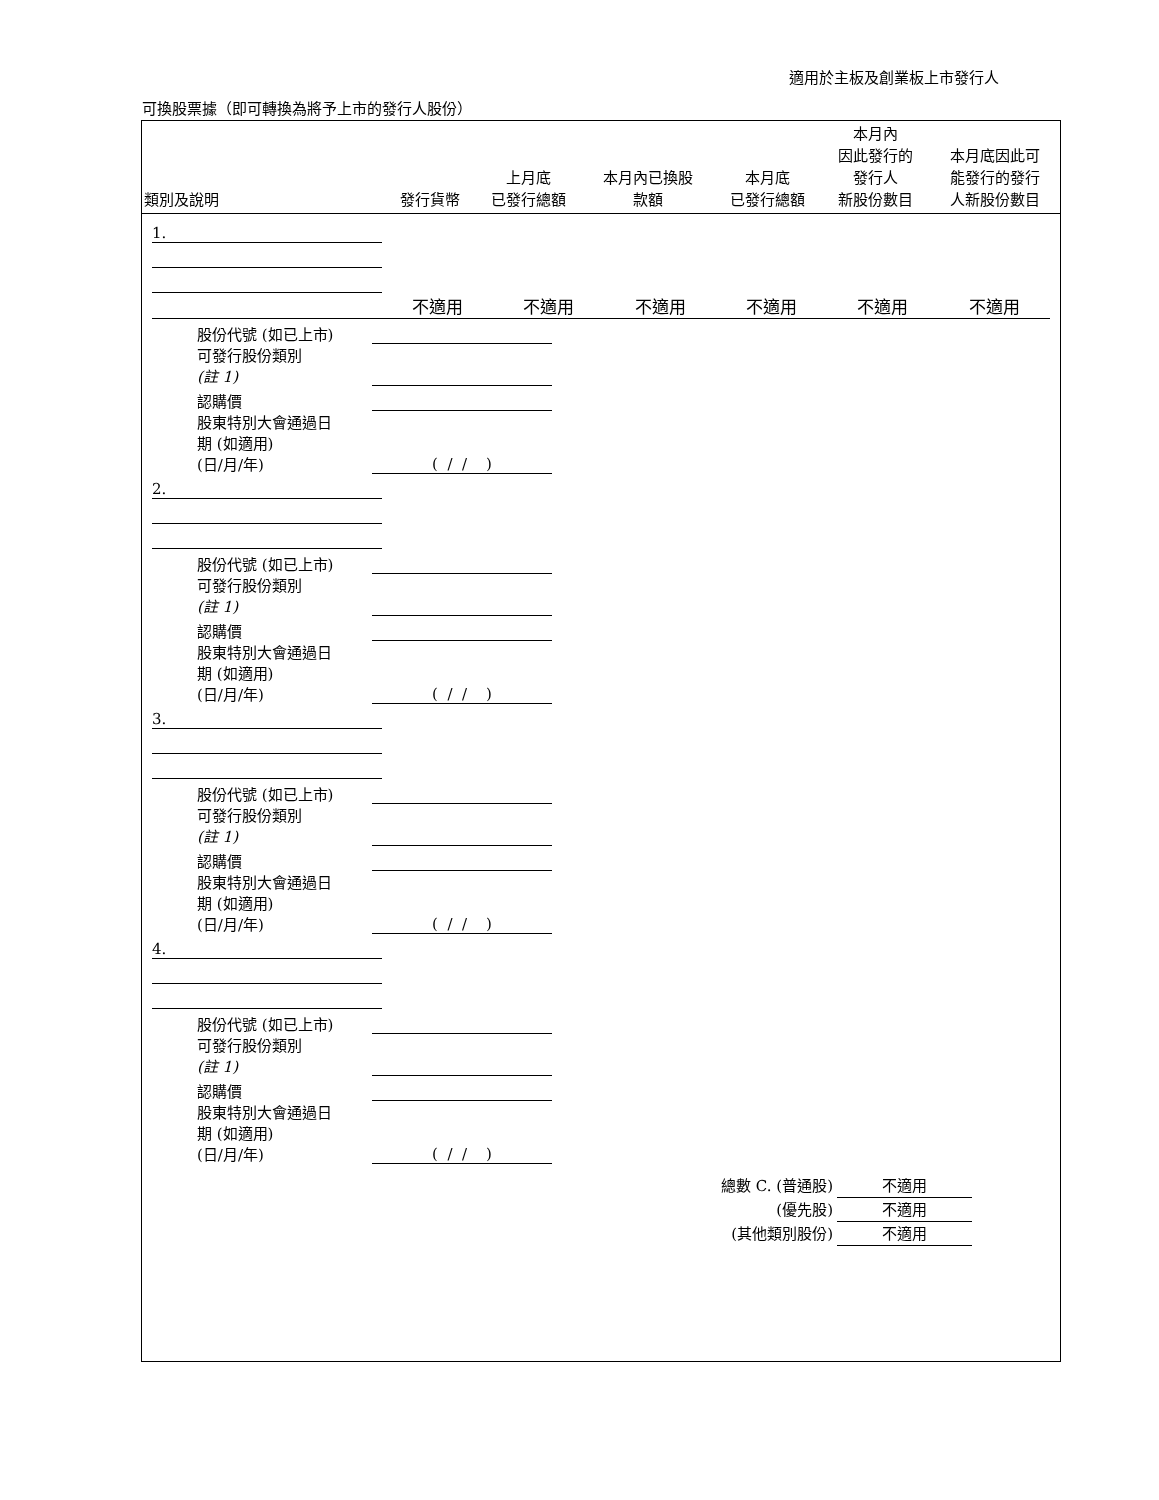適用於主板及創業板上市發行人
可換股票據（即可轉換為將予上市的發行人股份）
| 類別及說明 | 發行貨幣 | 上月底 已發行總額 | 本月內已換股 款額 | 本月底 已發行總額 | 本月內 因此發行的 發行人 新股份數目 | 本月底因此可 能發行的發行 人新股份數目 |
| --- | --- | --- | --- | --- | --- | --- |
| 1. | |
| | 不適用 | 不適用 | 不適用 | 不適用 | 不適用 | 不適用 |
| 股份代號 (如已上市) | |
| 可發行股份類別 (註 1) | |
| 認購價 | |
| 股東特別大會通過日 期 (如適用) (日/月/年) | ( / / ) |
| 2. | |
| 股份代號 (如已上市) | |
| 可發行股份類別 (註 1) | |
| 認購價 | |
| 股東特別大會通過日 期 (如適用) (日/月/年) | ( / / ) |
| 3. | |
| 股份代號 (如已上市) | |
| 可發行股份類別 (註 1) | |
| 認購價 | |
| 股東特別大會通過日 期 (如適用) (日/月/年) | ( / / ) |
| 4. | |
| 股份代號 (如已上市) | |
| 可發行股份類別 (註 1) | |
| 認購價 | |
| 股東特別大會通過日 期 (如適用) (日/月/年) | ( / / ) |
總數 C. (普通股) 不適用
(優先股) 不適用
(其他類別股份) 不適用